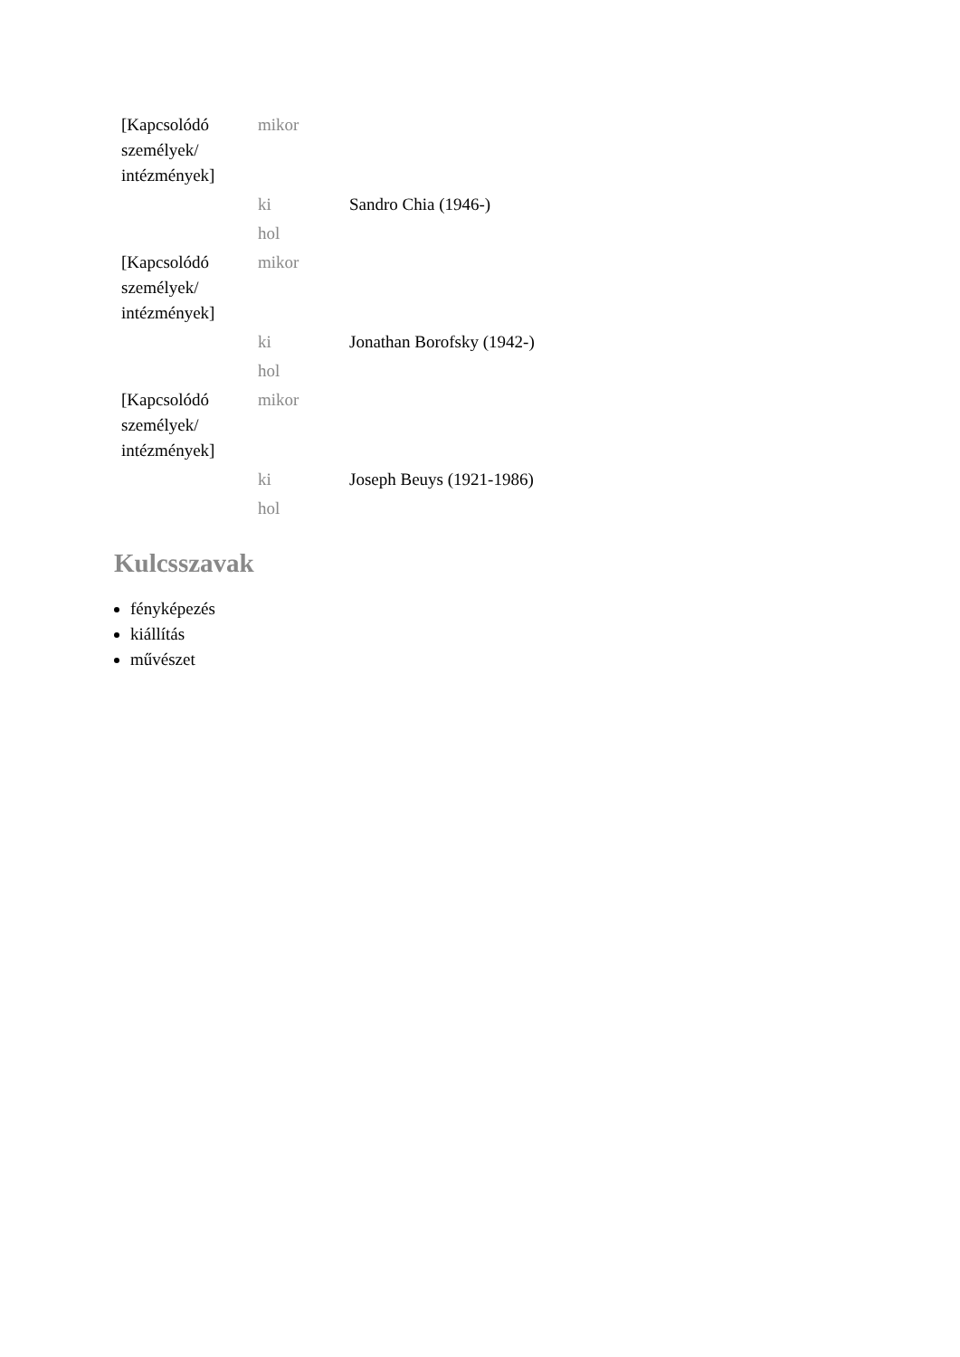| [Kapcsolódó személyek/ intézmények] | mikor | |
| | ki | Sandro Chia (1946-) |
| | hol | |
| [Kapcsolódó személyek/ intézmények] | mikor | |
| | ki | Jonathan Borofsky (1942-) |
| | hol | |
| [Kapcsolódó személyek/ intézmények] | mikor | |
| | ki | Joseph Beuys (1921-1986) |
| | hol | |
Kulcsszavak
fényképezés
kiállítás
művészet